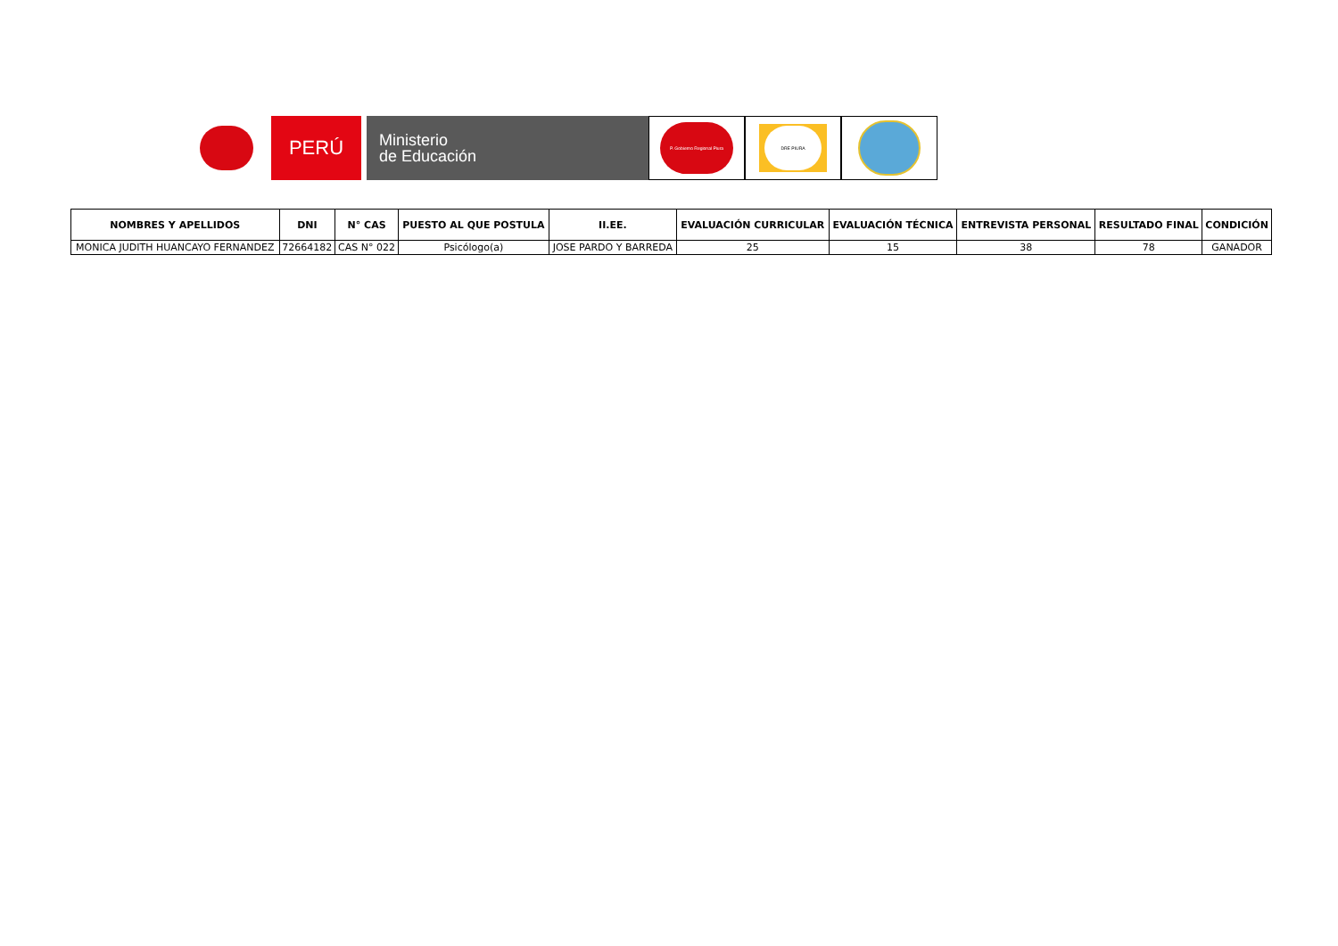PERÚ
Ministerio
de Educación
P. Gobierno Regional Piura
DRE PIURA
| NOMBRES Y APELLIDOS | DNI | N° CAS | PUESTO AL QUE POSTULA | II.EE. | EVALUACIÓN CURRICULAR | EVALUACIÓN TÉCNICA | ENTREVISTA PERSONAL | RESULTADO FINAL | CONDICIÓN |
| --- | --- | --- | --- | --- | --- | --- | --- | --- | --- |
| MONICA JUDITH HUANCAYO FERNANDEZ | 72664182 | CAS N° 022 | Psicólogo(a) | JOSE PARDO Y BARREDA | 25 | 15 | 38 | 78 | GANADOR |